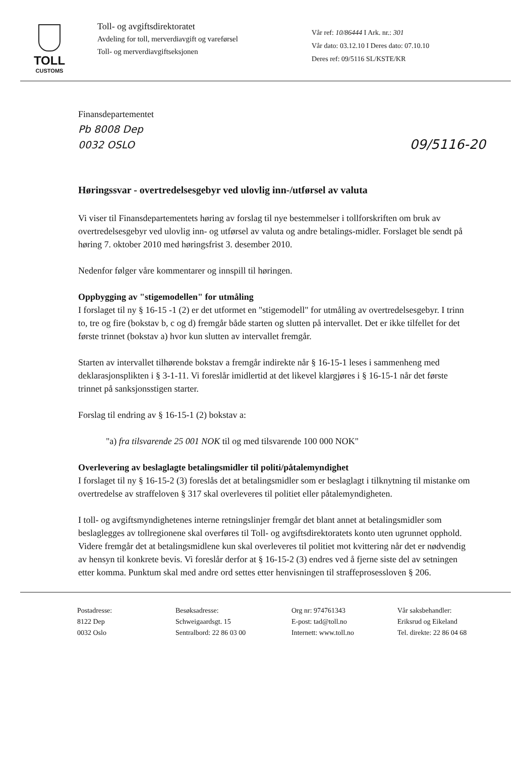TOLL
CUSTOMS
Toll- og avgiftsdirektoratet
Avdeling for toll, merverdiavgift og vareførsel
Toll- og merverdiavgiftseksjonen
Vår ref: 10/86444 I Ark. nr.: 301
Vår dato: 03.12.10 I Deres dato: 07.10.10
Deres ref: 09/5116 SL/KSTE/KR
Finansdepartementet
Pb 8008 Dep
0032 OSLO
09/5116-20
Høringssvar - overtredelsesgebyr ved ulovlig inn-/utførsel av valuta
Vi viser til Finansdepartementets høring av forslag til nye bestemmelser i tollforskriften om bruk av overtredelsesgebyr ved ulovlig inn- og utførsel av valuta og andre betalings-midler. Forslaget ble sendt på høring 7. oktober 2010 med høringsfrist 3. desember 2010.
Nedenfor følger våre kommentarer og innspill til høringen.
Oppbygging av "stigemodellen" for utmåling
I forslaget til ny § 16-15 -1 (2) er det utformet en "stigemodell" for utmåling av overtredelsesgebyr. I trinn to, tre og fire (bokstav b, c og d) fremgår både starten og slutten på intervallet. Det er ikke tilfellet for det første trinnet (bokstav a) hvor kun slutten av intervallet fremgår.
Starten av intervallet tilhørende bokstav a fremgår indirekte når § 16-15-1 leses i sammenheng med deklarasjonsplikten i § 3-1-11. Vi foreslår imidlertid at det likevel klargjøres i § 16-15-1 når det første trinnet på sanksjonsstigen starter.
Forslag til endring av § 16-15-1 (2) bokstav a:
"a) fra tilsvarende 25 001 NOK til og med tilsvarende 100 000 NOK"
Overlevering av beslaglagte betalingsmidler til politi/påtalemyndighet
I forslaget til ny § 16-15-2 (3) foreslås det at betalingsmidler som er beslaglagt i tilknytning til mistanke om overtredelse av straffeloven § 317 skal overleveres til politiet eller påtalemyndigheten.
I toll- og avgiftsmyndighetenes interne retningslinjer fremgår det blant annet at betalingsmidler som beslaglegges av tollregionene skal overføres til Toll- og avgiftsdirektoratets konto uten ugrunnet opphold. Videre fremgår det at betalingsmidlene kun skal overleveres til politiet mot kvittering når det er nødvendig av hensyn til konkrete bevis. Vi foreslår derfor at § 16-15-2 (3) endres ved å fjerne siste del av setningen etter komma. Punktum skal med andre ord settes etter henvisningen til straffeprosessloven § 206.
Postadresse:
8122 Dep
0032 Oslo
Besøksadresse:
Schweigaardsgt. 15
Sentralbord: 22 86 03 00
Org nr: 974761343
E-post: tad@toll.no
Internett: www.toll.no
Vår saksbehandler:
Eriksrud og Eikeland
Tel. direkte: 22 86 04 68